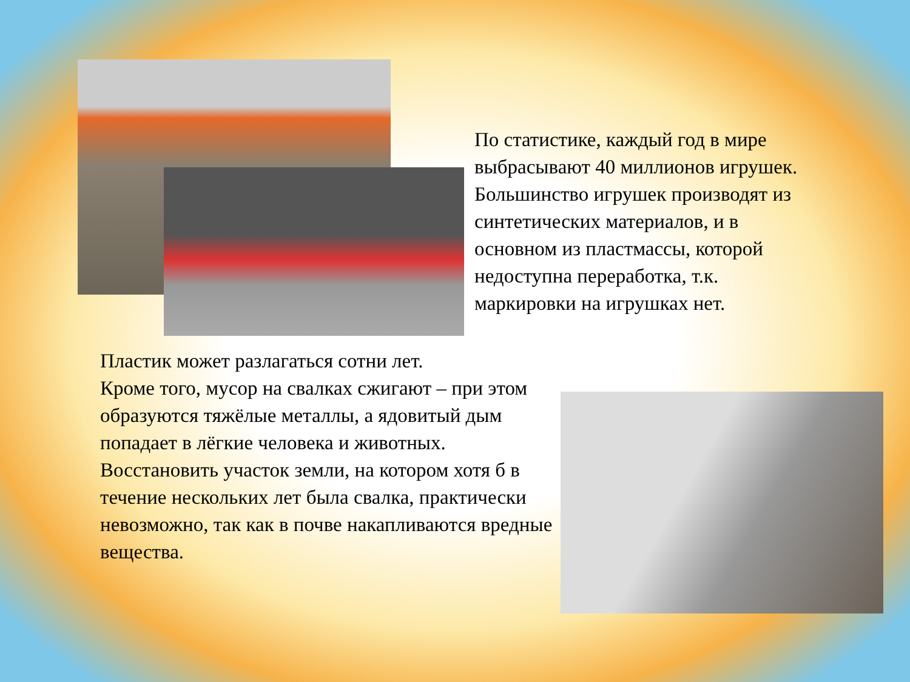По статистике, каждый год в мире выбрасывают 40 миллионов игрушек. Большинство игрушек производят из синтетических материалов, и в основном из пластмассы, которой недоступна переработка, т.к. маркировки на игрушках нет.
Пластик может разлагаться сотни лет.
Кроме того, мусор на свалках сжигают – при этом образуются тяжёлые металлы, а ядовитый дым попадает в лёгкие человека и животных. Восстановить участок земли, на котором хотя б в течение нескольких лет была свалка, практически невозможно, так как в почве накапливаются вредные вещества.